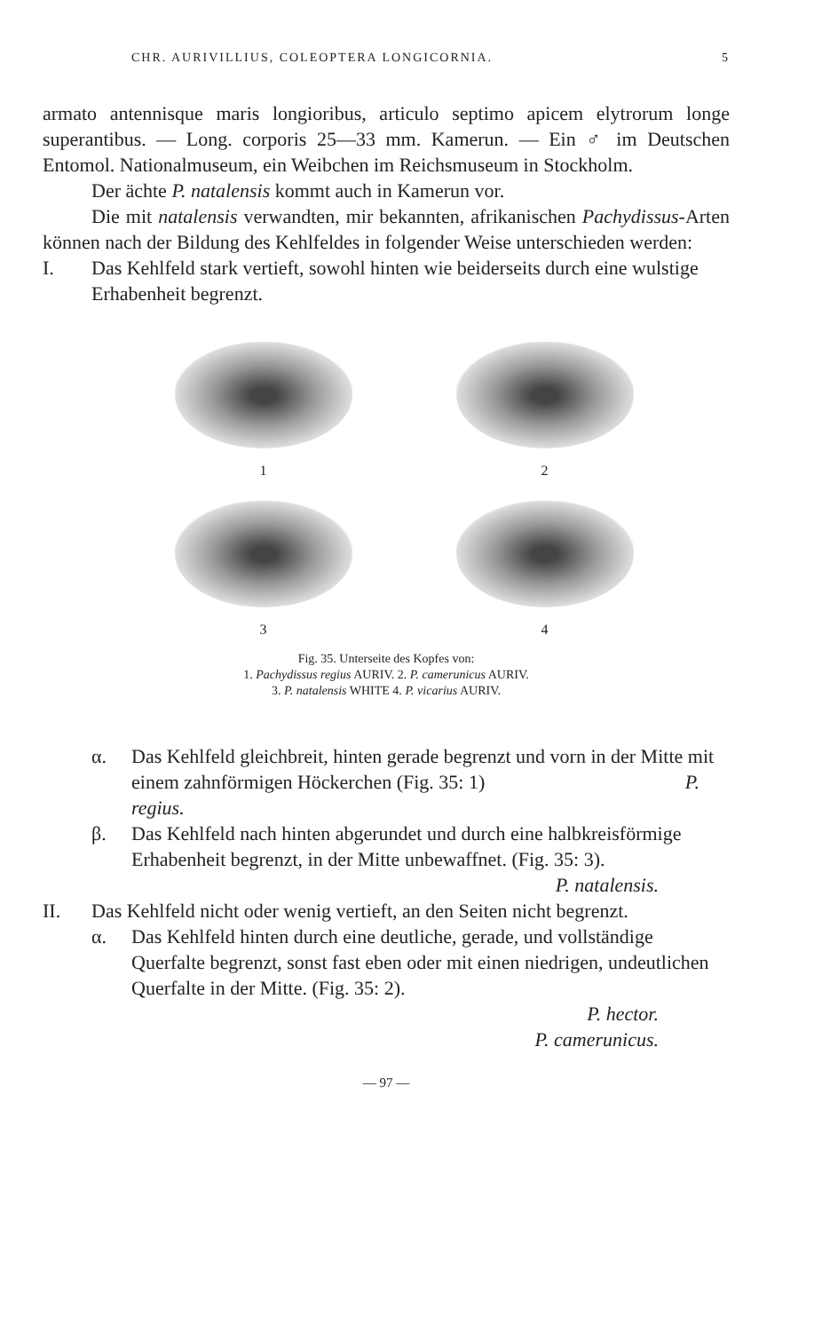CHR. AURIVILLIUS, COLEOPTERA LONGICORNIA. 5
armato antennisque maris longioribus, articulo septimo apicem elytrorum longe superantibus. — Long. corporis 25—33 mm. Kamerun. — Ein ♂ im Deutschen Entomol. Nationalmuseum, ein Weibchen im Reichsmuseum in Stockholm.
Der ächte P. natalensis kommt auch in Kamerun vor.
Die mit natalensis verwandten, mir bekannten, afrikanischen Pachydissus-Arten können nach der Bildung des Kehlfeldes in folgender Weise unterschieden werden:
I. Das Kehlfeld stark vertieft, sowohl hinten wie beiderseits durch eine wulstige Erhabenheit begrenzt.
1
2
3
4
Fig. 35. Unterseite des Kopfes von:
1. Pachydissus regius AURIV. 2. P. camerunicus AURIV.
3. P. natalensis WHITE 4. P. vicarius AURIV.
α. Das Kehlfeld gleichbreit, hinten gerade begrenzt und vorn in der Mitte mit einem zahnförmigen Höckerchen (Fig. 35: 1) P. regius.
β. Das Kehlfeld nach hinten abgerundet und durch eine halbkreisförmige Erhabenheit begrenzt, in der Mitte unbewaffnet. (Fig. 35: 3).
P. natalensis.
II. Das Kehlfeld nicht oder wenig vertieft, an den Seiten nicht begrenzt.
α. Das Kehlfeld hinten durch eine deutliche, gerade, und vollständige Querfalte begrenzt, sonst fast eben oder mit einen niedrigen, undeutlichen Querfalte in der Mitte. (Fig. 35: 2).
P. hector.
P. camerunicus.
— 97 —